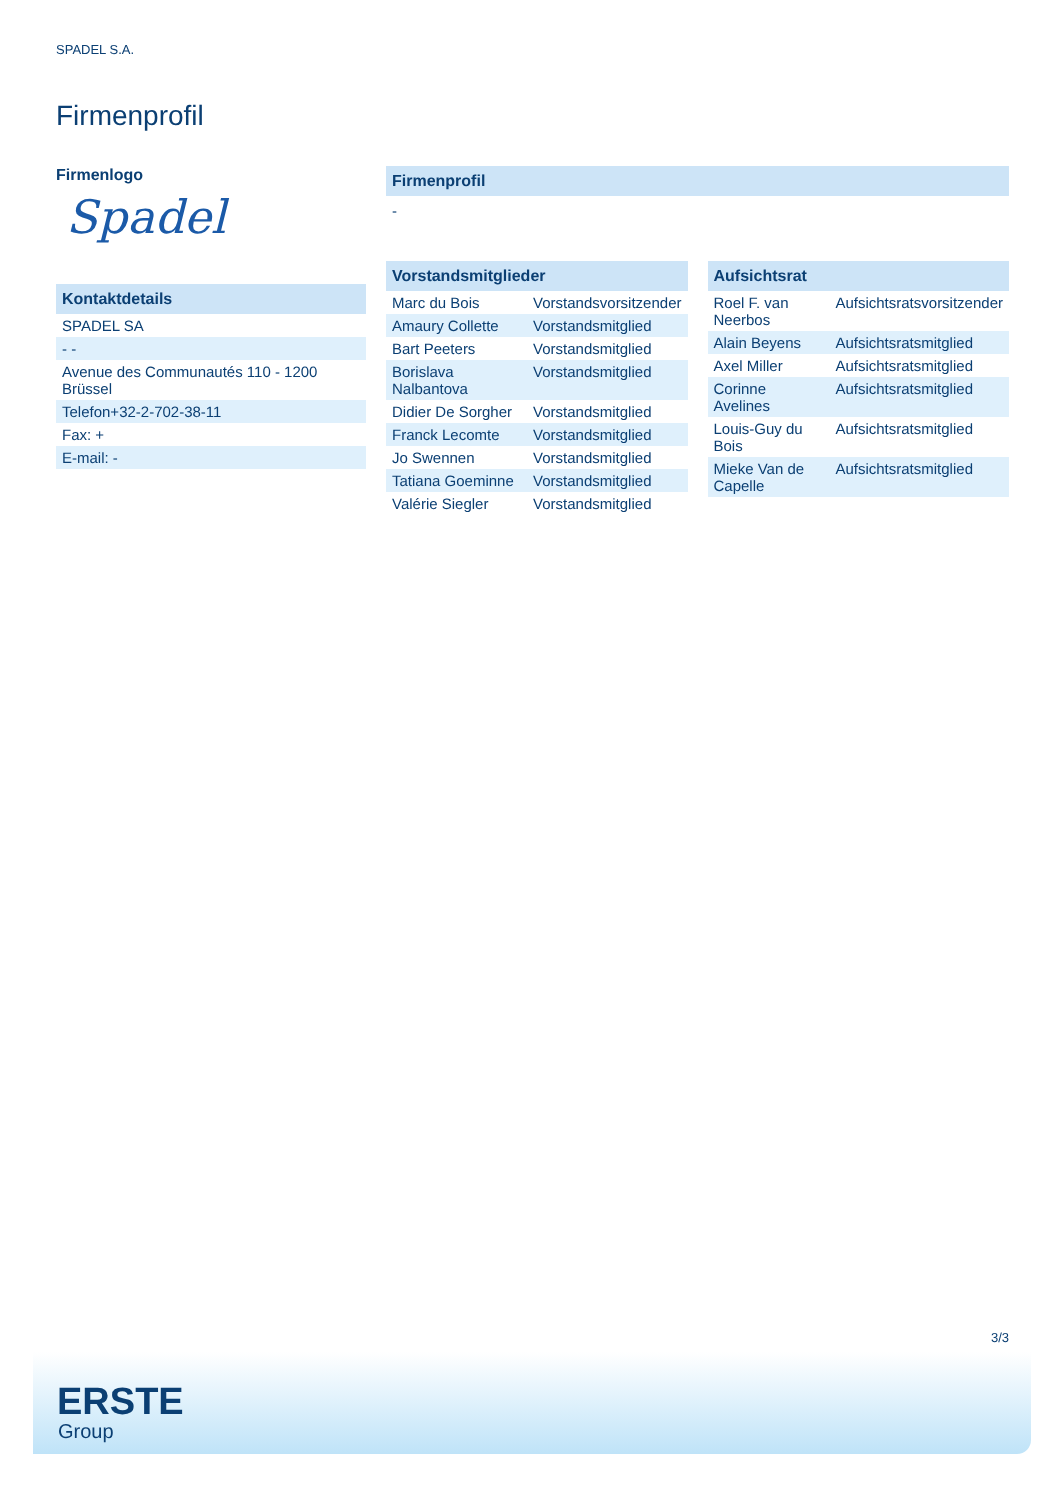SPADEL S.A.
Firmenprofil
Firmenlogo
Spadel
Kontaktdetails
| SPADEL SA |
| - - |
| Avenue des Communautés 110 - 1200 Brüssel |
| Telefon+32-2-702-38-11 |
| Fax: + |
| E-mail: - |
Firmenprofil
-
Vorstandsmitglieder
| Marc du Bois | Vorstandsvorsitzender |
| Amaury Collette | Vorstandsmitglied |
| Bart Peeters | Vorstandsmitglied |
| Borislava Nalbantova | Vorstandsmitglied |
| Didier De Sorgher | Vorstandsmitglied |
| Franck Lecomte | Vorstandsmitglied |
| Jo Swennen | Vorstandsmitglied |
| Tatiana Goeminne | Vorstandsmitglied |
| Valérie Siegler | Vorstandsmitglied |
Aufsichtsrat
| Roel F. van Neerbos | Aufsichtsratsvorsitzender |
| Alain Beyens | Aufsichtsratsmitglied |
| Axel Miller | Aufsichtsratsmitglied |
| Corinne Avelines | Aufsichtsratsmitglied |
| Louis-Guy du Bois | Aufsichtsratsmitglied |
| Mieke Van de Capelle | Aufsichtsratsmitglied |
3/3
ERSTE
Group